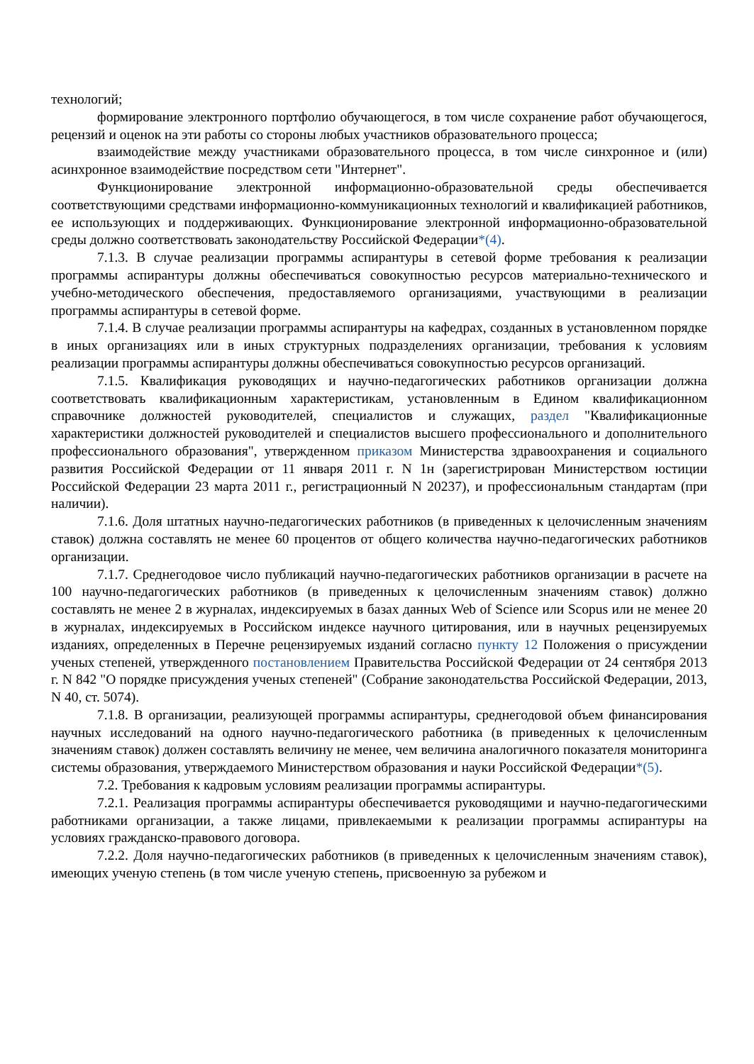технологий;
формирование электронного портфолио обучающегося, в том числе сохранение работ обучающегося, рецензий и оценок на эти работы со стороны любых участников образовательного процесса;
взаимодействие между участниками образовательного процесса, в том числе синхронное и (или) асинхронное взаимодействие посредством сети "Интернет".
Функционирование электронной информационно-образовательной среды обеспечивается соответствующими средствами информационно-коммуникационных технологий и квалификацией работников, ее использующих и поддерживающих. Функционирование электронной информационно-образовательной среды должно соответствовать законодательству Российской Федерации*(4).
7.1.3. В случае реализации программы аспирантуры в сетевой форме требования к реализации программы аспирантуры должны обеспечиваться совокупностью ресурсов материально-технического и учебно-методического обеспечения, предоставляемого организациями, участвующими в реализации программы аспирантуры в сетевой форме.
7.1.4. В случае реализации программы аспирантуры на кафедрах, созданных в установленном порядке в иных организациях или в иных структурных подразделениях организации, требования к условиям реализации программы аспирантуры должны обеспечиваться совокупностью ресурсов организаций.
7.1.5. Квалификация руководящих и научно-педагогических работников организации должна соответствовать квалификационным характеристикам, установленным в Едином квалификационном справочнике должностей руководителей, специалистов и служащих, раздел "Квалификационные характеристики должностей руководителей и специалистов высшего профессионального и дополнительного профессионального образования", утвержденном приказом Министерства здравоохранения и социального развития Российской Федерации от 11 января 2011 г. N 1н (зарегистрирован Министерством юстиции Российской Федерации 23 марта 2011 г., регистрационный N 20237), и профессиональным стандартам (при наличии).
7.1.6. Доля штатных научно-педагогических работников (в приведенных к целочисленным значениям ставок) должна составлять не менее 60 процентов от общего количества научно-педагогических работников организации.
7.1.7. Среднегодовое число публикаций научно-педагогических работников организации в расчете на 100 научно-педагогических работников (в приведенных к целочисленным значениям ставок) должно составлять не менее 2 в журналах, индексируемых в базах данных Web of Science или Scopus или не менее 20 в журналах, индексируемых в Российском индексе научного цитирования, или в научных рецензируемых изданиях, определенных в Перечне рецензируемых изданий согласно пункту 12 Положения о присуждении ученых степеней, утвержденного постановлением Правительства Российской Федерации от 24 сентября 2013 г. N 842 "О порядке присуждения ученых степеней" (Собрание законодательства Российской Федерации, 2013, N 40, ст. 5074).
7.1.8. В организации, реализующей программы аспирантуры, среднегодовой объем финансирования научных исследований на одного научно-педагогического работника (в приведенных к целочисленным значениям ставок) должен составлять величину не менее, чем величина аналогичного показателя мониторинга системы образования, утверждаемого Министерством образования и науки Российской Федерации*(5).
7.2. Требования к кадровым условиям реализации программы аспирантуры.
7.2.1. Реализация программы аспирантуры обеспечивается руководящими и научно-педагогическими работниками организации, а также лицами, привлекаемыми к реализации программы аспирантуры на условиях гражданско-правового договора.
7.2.2. Доля научно-педагогических работников (в приведенных к целочисленным значениям ставок), имеющих ученую степень (в том числе ученую степень, присвоенную за рубежом и